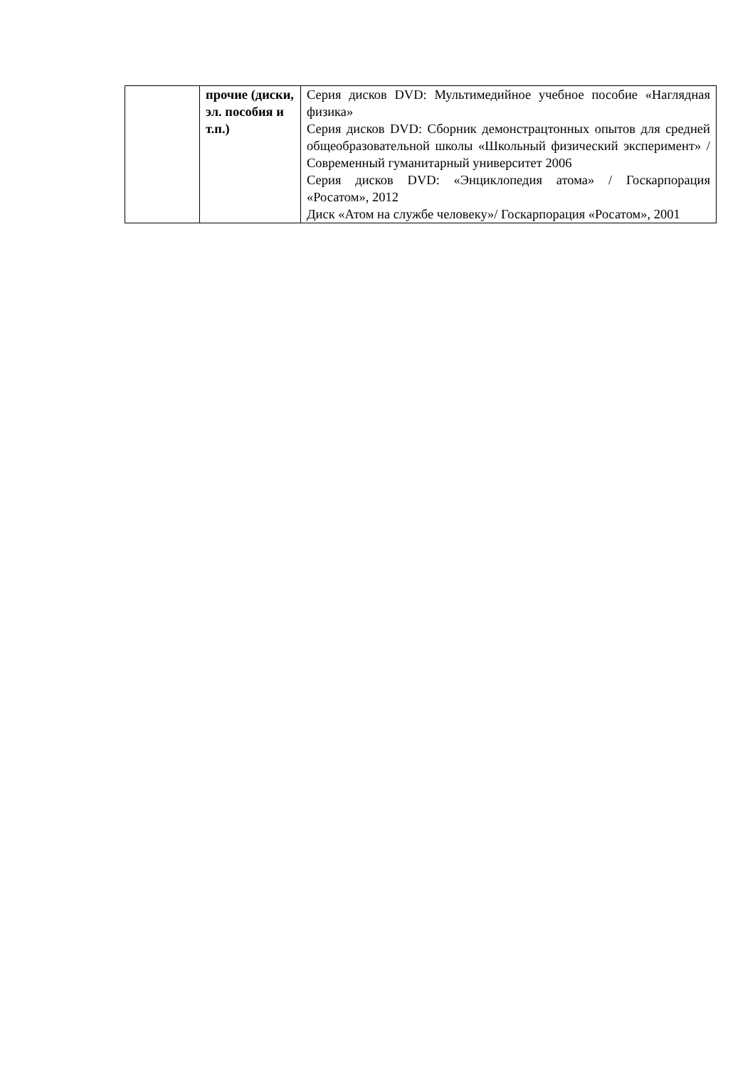| | прочие (диски, эл. пособия и т.п.) | Серия дисков DVD: Мультимедийное учебное пособие «Наглядная физика» Серия дисков DVD: Сборник демонстрацтонных опытов для средней общеобразовательной школы «Школьный физический эксперимент» / Современный гуманитарный университет 2006 Серия дисков DVD: «Энциклопедия атома» / Госкарпорация «Росатом», 2012 Диск «Атом на службе человеку»/ Госкарпорация «Росатом», 2001 |